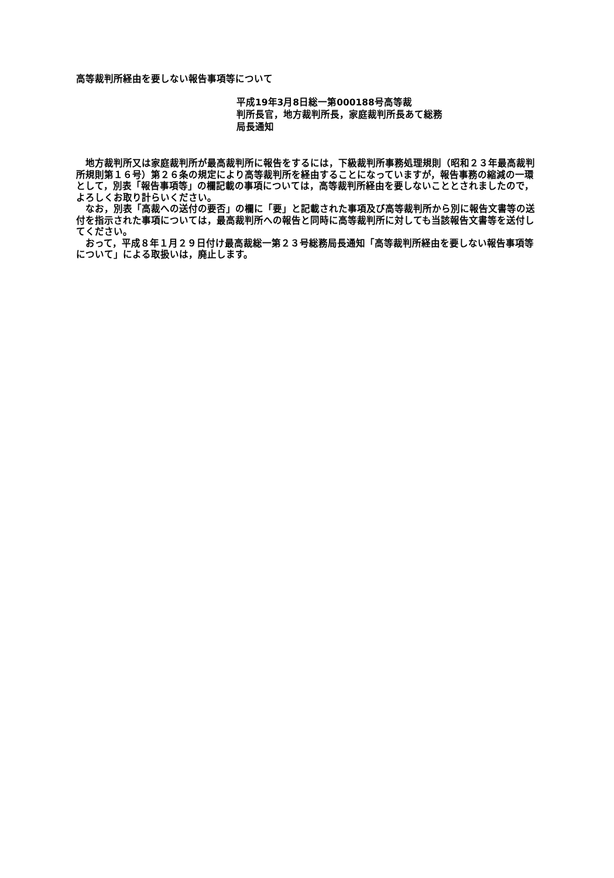高等裁判所経由を要しない報告事項等について
平成19年3月8日総一第000188号高等裁
判所長官，地方裁判所長，家庭裁判所長あて総務
局長通知
地方裁判所又は家庭裁判所が最高裁判所に報告をするには，下級裁判所事務処理規則（昭和２３年最高裁判所規則第１６号）第２６条の規定により高等裁判所を経由することになっていますが，報告事務の縮減の一環として，別表「報告事項等」の欄記載の事項については，高等裁判所経由を要しないこととされましたので，よろしくお取り計らいください。
なお，別表「高裁への送付の要否」の欄に「要」と記載された事項及び高等裁判所から別に報告文書等の送付を指示された事項については，最高裁判所への報告と同時に高等裁判所に対しても当該報告文書等を送付してください。
おって，平成８年１月２９日付け最高裁総一第２３号総務局長通知「高等裁判所経由を要しない報告事項等について」による取扱いは，廃止します。